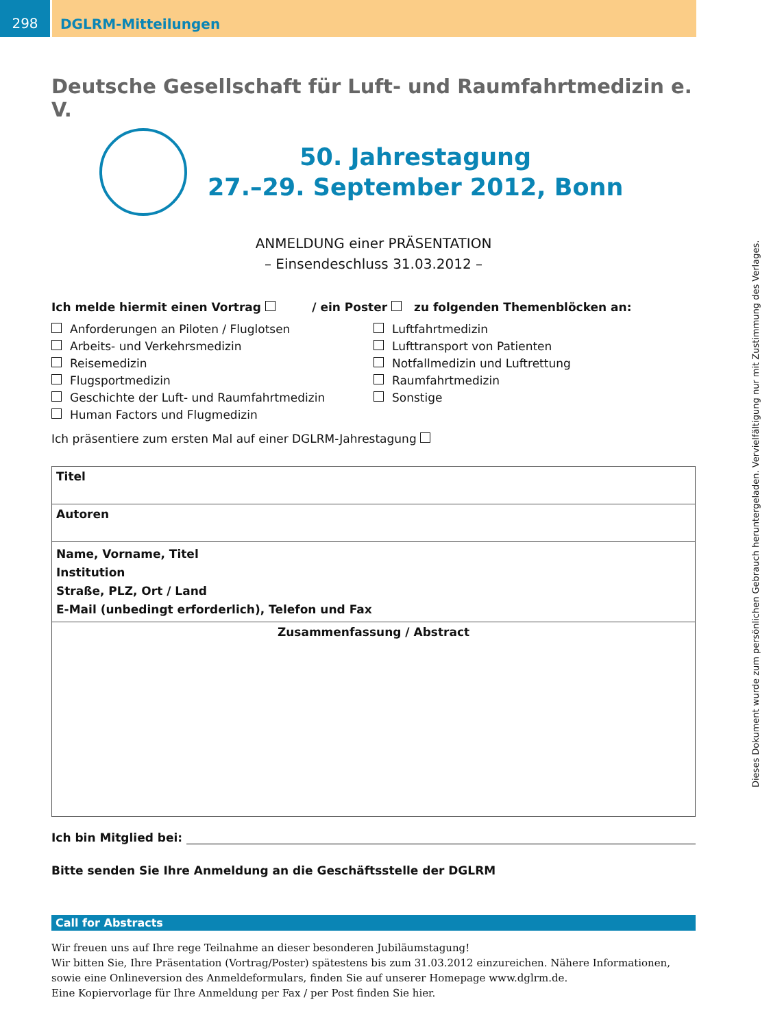298
DGLRM-Mitteilungen
Deutsche Gesellschaft für Luft- und Raumfahrtmedizin e. V.
50. Jahrestagung
27.–29. September 2012, Bonn
ANMELDUNG einer PRÄSENTATION
– Einsendeschluss 31.03.2012 –
Ich melde hiermit einen Vortrag / ein Poster zu folgenden Themenblöcken an:
Anforderungen an Piloten / Fluglotsen
Arbeits- und Verkehrsmedizin
Reisemedizin
Flugsportmedizin
Geschichte der Luft- und Raumfahrtmedizin
Human Factors und Flugmedizin
Luftfahrtmedizin
Lufttransport von Patienten
Notfallmedizin und Luftrettung
Raumfahrtmedizin
Sonstige
Ich präsentiere zum ersten Mal auf einer DGLRM-Jahrestagung
Titel
Autoren
Name, Vorname, Titel
Institution
Straße, PLZ, Ort / Land
E-Mail (unbedingt erforderlich), Telefon und Fax
Zusammenfassung / Abstract
Ich bin Mitglied bei:
Bitte senden Sie Ihre Anmeldung an die Geschäftsstelle der DGLRM
Call for Abstracts
Wir freuen uns auf Ihre rege Teilnahme an dieser besonderen Jubiläumstagung!
Wir bitten Sie, Ihre Präsentation (Vortrag/Poster) spätestens bis zum 31.03.2012 einzureichen. Nähere Informationen, sowie eine Onlineversion des Anmeldeformulars, finden Sie auf unserer Homepage www.dglrm.de.
Eine Kopiervorlage für Ihre Anmeldung per Fax / per Post finden Sie hier.
Dieses Dokument wurde zum persönlichen Gebrauch heruntergeladen. Vervielfältigung nur mit Zustimmung des Verlages.